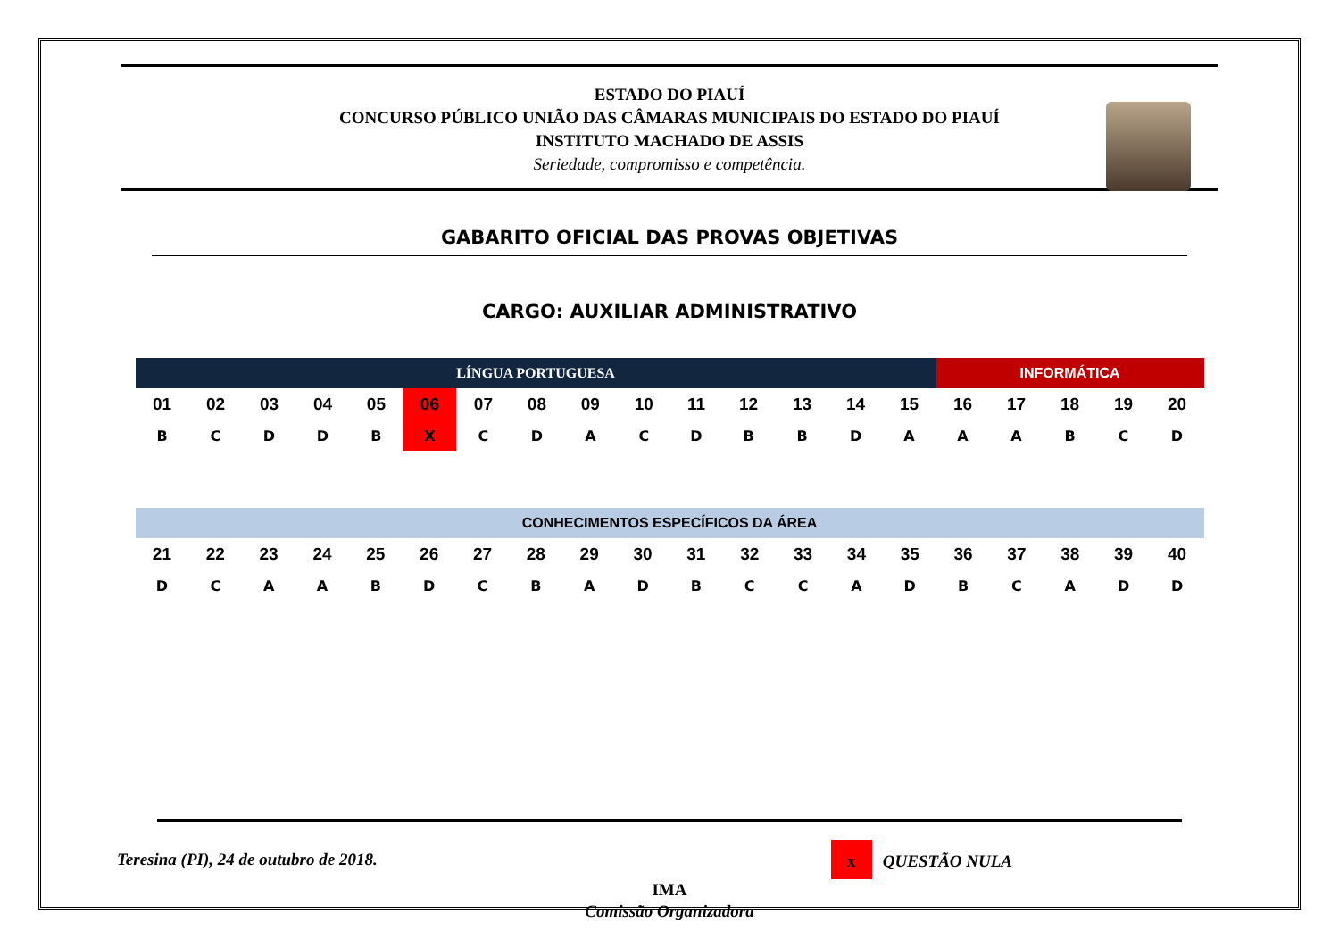ESTADO DO PIAUÍ
CONCURSO PÚBLICO UNIÃO DAS CÂMARAS MUNICIPAIS DO ESTADO DO PIAUÍ
INSTITUTO MACHADO DE ASSIS
Seriedade, compromisso e competência.
GABARITO OFICIAL DAS PROVAS OBJETIVAS
CARGO: AUXILIAR ADMINISTRATIVO
| LÍNGUA PORTUGUESA | | | | | | | | | | | | | | | INFORMÁTICA | | | | |
| --- | --- | --- | --- | --- | --- | --- | --- | --- | --- | --- | --- | --- | --- | --- | --- | --- | --- | --- | --- |
| 01 | 02 | 03 | 04 | 05 | 06 | 07 | 08 | 09 | 10 | 11 | 12 | 13 | 14 | 15 | 16 | 17 | 18 | 19 | 20 |
| B | C | D | D | B | X | C | D | A | C | D | B | B | D | A | A | A | B | C | D |
| CONHECIMENTOS ESPECÍFICOS DA ÁREA | | | | | | | | | | | | | | | | | | | |
| --- | --- | --- | --- | --- | --- | --- | --- | --- | --- | --- | --- | --- | --- | --- | --- | --- | --- | --- | --- |
| 21 | 22 | 23 | 24 | 25 | 26 | 27 | 28 | 29 | 30 | 31 | 32 | 33 | 34 | 35 | 36 | 37 | 38 | 39 | 40 |
| D | C | A | A | B | D | C | B | A | D | B | C | C | A | D | B | C | A | D | D |
Teresina (PI), 24 de outubro de 2018. x QUESTÃO NULA
IMA
Comissão Organizadora